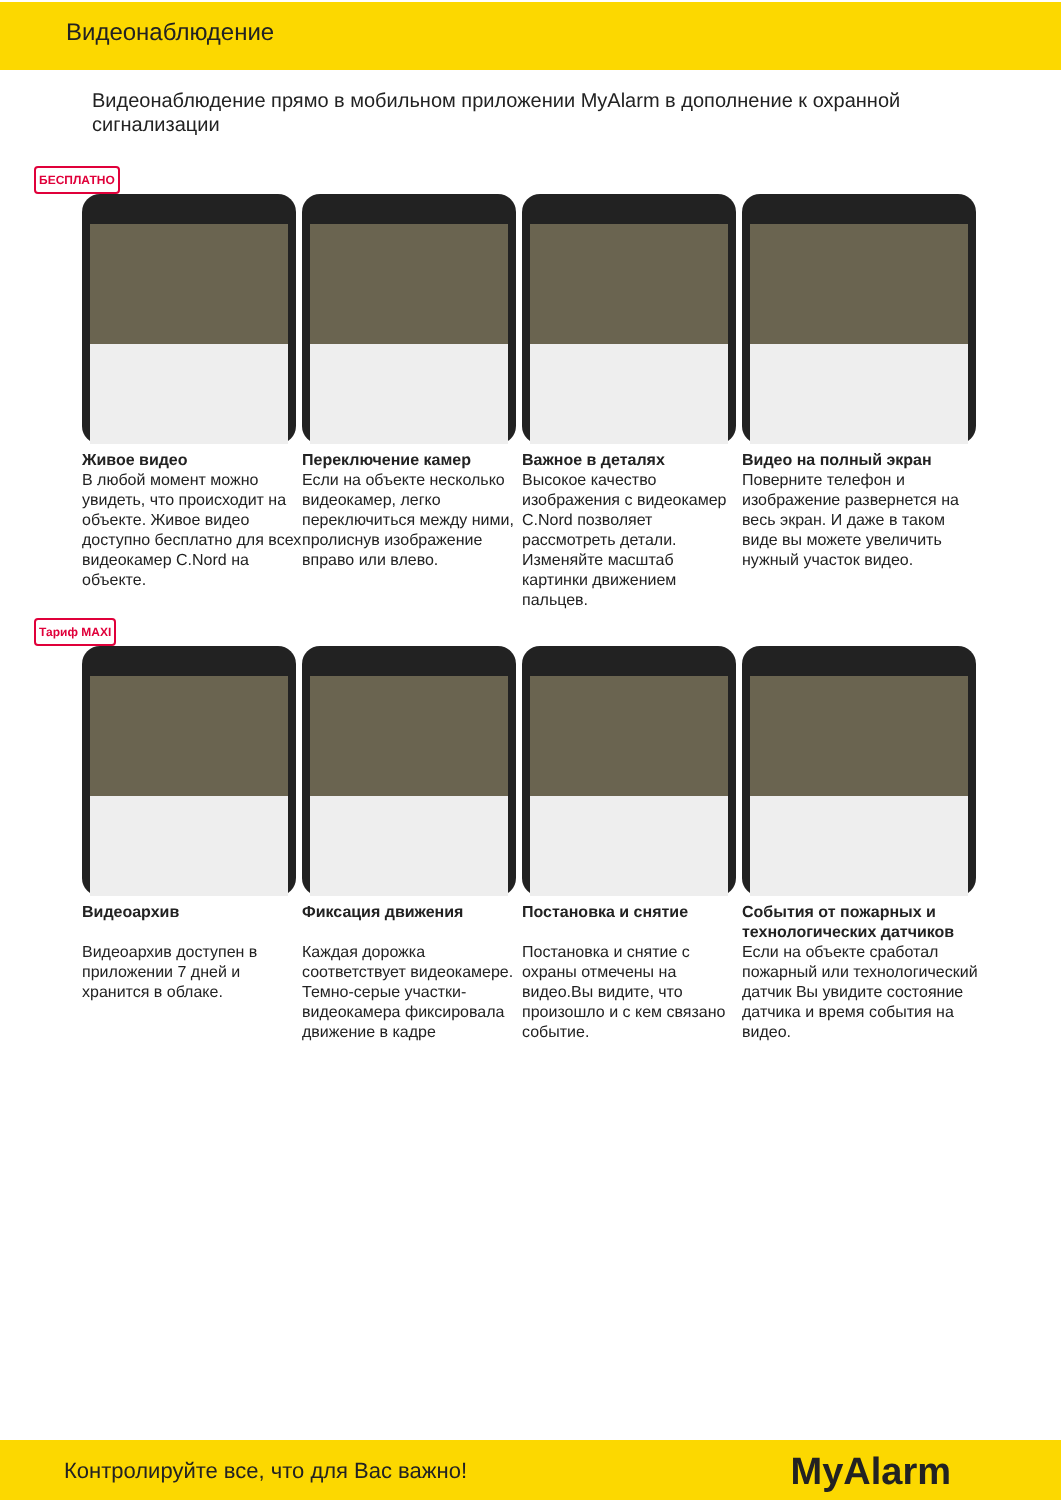Видеонаблюдение
Видеонаблюдение прямо в мобильном приложении MyAlarm в дополнение к охранной сигнализации
БЕСПЛАТНО
Живое видео
В любой момент можно увидеть, что происходит на объекте. Живое видео доступно бесплатно для всех видеокамер C.Nord на объекте.
Переключение камер
Если на объекте несколько видеокамер, легко переключиться между ними, пролиснув изображение вправо или влево.
Важное в деталях
Высокое качество изображения с видеокамер C.Nord позволяет рассмотреть детали. Изменяйте масштаб картинки движением пальцев.
Видео на полный экран
Поверните телефон и изображение развернется на весь экран. И даже в таком виде вы можете увеличить нужный участок видео.
Тариф MAXI
Видеоархив
Видеоархив доступен в приложении 7 дней и хранится в облаке.
Фиксация движения
Каждая дорожка соответствует видеокамере. Темно-серые участки-видеокамера фиксировала движение в кадре
Постановка и снятие
Постановка и снятие с охраны отмечены на видео.Вы видите, что произошло и с кем связано событие.
События от пожарных и технологических датчиков
Если на объекте сработал пожарный или технологический датчик Вы увидите состояние датчика и время события на видео.
Контролируйте все, что для Вас важно! MyAlarm